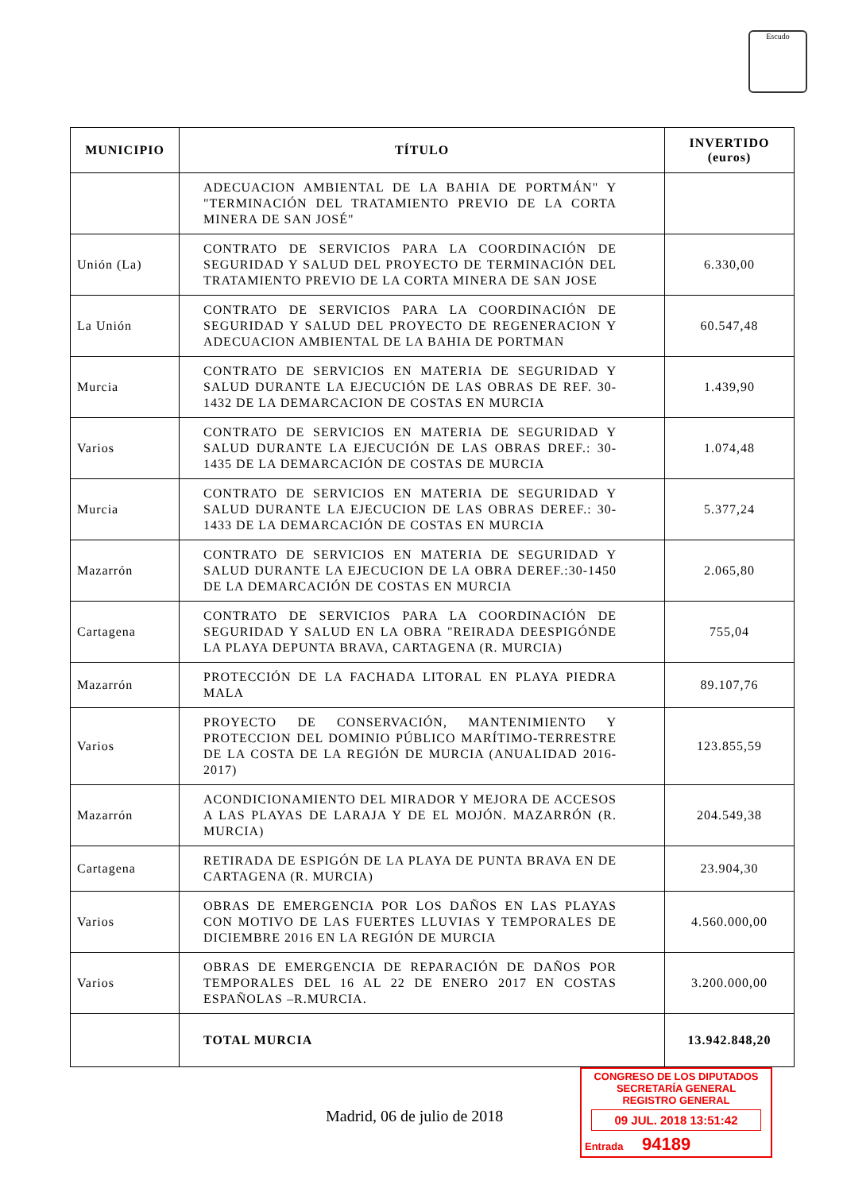Escudo
| MUNICIPIO | TÍTULO | INVERTIDO (euros) |
| --- | --- | --- |
| | ADECUACION AMBIENTAL DE LA BAHIA DE PORTMÁN" Y "TERMINACIÓN DEL TRATAMIENTO PREVIO DE LA CORTA MINERA DE SAN JOSÉ" | |
| Unión (La) | CONTRATO DE SERVICIOS PARA LA COORDINACIÓN DE SEGURIDAD Y SALUD DEL PROYECTO DE TERMINACIÓN DEL TRATAMIENTO PREVIO DE LA CORTA MINERA DE SAN JOSE | 6.330,00 |
| La Unión | CONTRATO DE SERVICIOS PARA LA COORDINACIÓN DE SEGURIDAD Y SALUD DEL PROYECTO DE REGENERACION Y ADECUACION AMBIENTAL DE LA BAHIA DE PORTMAN | 60.547,48 |
| Murcia | CONTRATO DE SERVICIOS EN MATERIA DE SEGURIDAD Y SALUD DURANTE LA EJECUCIÓN DE LAS OBRAS DE REF. 30-1432 DE LA DEMARCACION DE COSTAS EN MURCIA | 1.439,90 |
| Varios | CONTRATO DE SERVICIOS EN MATERIA DE SEGURIDAD Y SALUD DURANTE LA EJECUCIÓN DE LAS OBRAS DREF.: 30-1435 DE LA DEMARCACIÓN DE COSTAS DE MURCIA | 1.074,48 |
| Murcia | CONTRATO DE SERVICIOS EN MATERIA DE SEGURIDAD Y SALUD DURANTE LA EJECUCION DE LAS OBRAS DEREF.: 30-1433 DE LA DEMARCACIÓN DE COSTAS EN MURCIA | 5.377,24 |
| Mazarrón | CONTRATO DE SERVICIOS EN MATERIA DE SEGURIDAD Y SALUD DURANTE LA EJECUCION DE LA OBRA DEREF.:30-1450 DE LA DEMARCACIÓN DE COSTAS EN MURCIA | 2.065,80 |
| Cartagena | CONTRATO DE SERVICIOS PARA LA COORDINACIÓN DE SEGURIDAD Y SALUD EN LA OBRA "REIRADA DEESPIGÓNDE LA PLAYA DEPUNTA BRAVA, CARTAGENA (R. MURCIA) | 755,04 |
| Mazarrón | PROTECCIÓN DE LA FACHADA LITORAL EN PLAYA PIEDRA MALA | 89.107,76 |
| Varios | PROYECTO DE CONSERVACIÓN, MANTENIMIENTO Y PROTECCION DEL DOMINIO PÚBLICO MARÍTIMO-TERRESTRE DE LA COSTA DE LA REGIÓN DE MURCIA (ANUALIDAD 2016-2017) | 123.855,59 |
| Mazarrón | ACONDICIONAMIENTO DEL MIRADOR Y MEJORA DE ACCESOS A LAS PLAYAS DE LARAJA Y DE EL MOJÓN. MAZARRÓN (R. MURCIA) | 204.549,38 |
| Cartagena | RETIRADA DE ESPIGÓN DE LA PLAYA DE PUNTA BRAVA EN DE CARTAGENA (R. MURCIA) | 23.904,30 |
| Varios | OBRAS DE EMERGENCIA POR LOS DAÑOS EN LAS PLAYAS CON MOTIVO DE LAS FUERTES LLUVIAS Y TEMPORALES DE DICIEMBRE 2016 EN LA REGIÓN DE MURCIA | 4.560.000,00 |
| Varios | OBRAS DE EMERGENCIA DE REPARACIÓN DE DAÑOS POR TEMPORALES DEL 16 AL 22 DE ENERO 2017 EN COSTAS ESPAÑOLAS –R.MURCIA. | 3.200.000,00 |
| | TOTAL MURCIA | 13.942.848,20 |
Madrid, 06 de julio de 2018
CONGRESO DE LOS DIPUTADOS
SECRETARÍA GENERAL
REGISTRO GENERAL
09 JUL. 2018 13:51:42
Entrada 94189